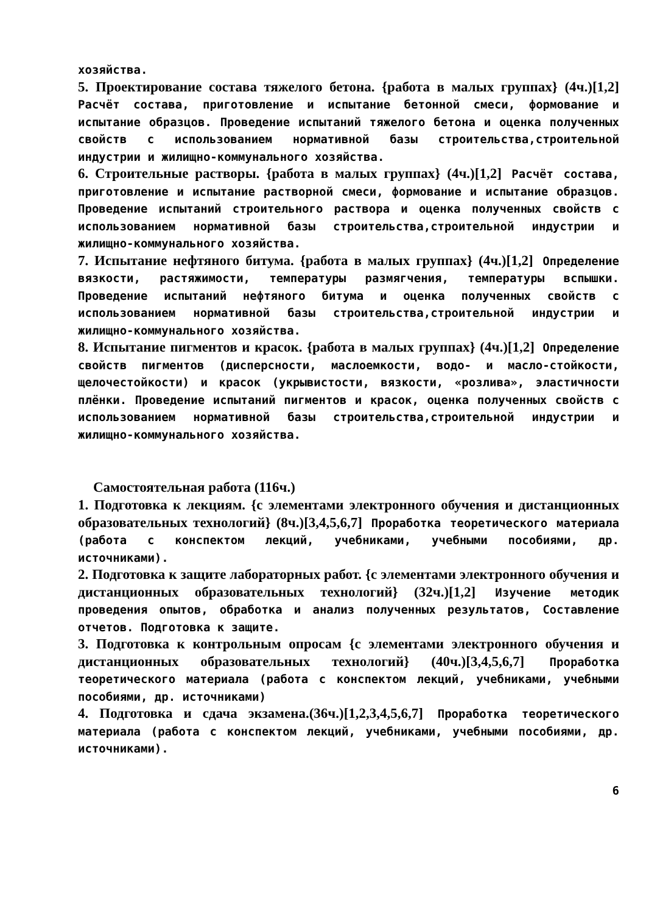хозяйства.
5. Проектирование состава тяжелого бетона. {работа в малых группах} (4ч.)[1,2] Расчёт состава, приготовление и испытание бетонной смеси, формование и испытание образцов. Проведение испытаний тяжелого бетона и оценка полученных свойств с использованием нормативной базы строительства,строительной индустрии и жилищно-коммунального хозяйства.
6. Строительные растворы. {работа в малых группах} (4ч.)[1,2] Расчёт состава, приготовление и испытание растворной смеси, формование и испытание образцов. Проведение испытаний строительного раствора и оценка полученных свойств с использованием нормативной базы строительства,строительной индустрии и жилищно-коммунального хозяйства.
7. Испытание нефтяного битума. {работа в малых группах} (4ч.)[1,2] Определение вязкости, растяжимости, температуры размягчения, температуры вспышки. Проведение испытаний нефтяного битума и оценка полученных свойств с использованием нормативной базы строительства,строительной индустрии и жилищно-коммунального хозяйства.
8. Испытание пигментов и красок. {работа в малых группах} (4ч.)[1,2] Определение свойств пигментов (дисперсности, маслоемкости, водо- и масло-стойкости, щелочестойкости) и красок (укрывистости, вязкости, «розлива», эластичности плёнки. Проведение испытаний пигментов и красок, оценка полученных свойств с использованием нормативной базы строительства,строительной индустрии и жилищно-коммунального хозяйства.
Самостоятельная работа (116ч.)
1. Подготовка к лекциям. {с элементами электронного обучения и дистанционных образовательных технологий} (8ч.)[3,4,5,6,7] Проработка теоретического материала (работа с конспектом лекций, учебниками, учебными пособиями, др. источниками).
2. Подготовка к защите лабораторных работ. {с элементами электронного обучения и дистанционных образовательных технологий} (32ч.)[1,2] Изучение методик проведения опытов, обработка и анализ полученных результатов, Составление отчетов. Подготовка к защите.
3. Подготовка к контрольным опросам {с элементами электронного обучения и дистанционных образовательных технологий} (40ч.)[3,4,5,6,7] Проработка теоретического материала (работа с конспектом лекций, учебниками, учебными пособиями, др. источниками)
4. Подготовка и сдача экзамена.(36ч.)[1,2,3,4,5,6,7] Проработка теоретического материала (работа с конспектом лекций, учебниками, учебными пособиями, др. источниками).
6